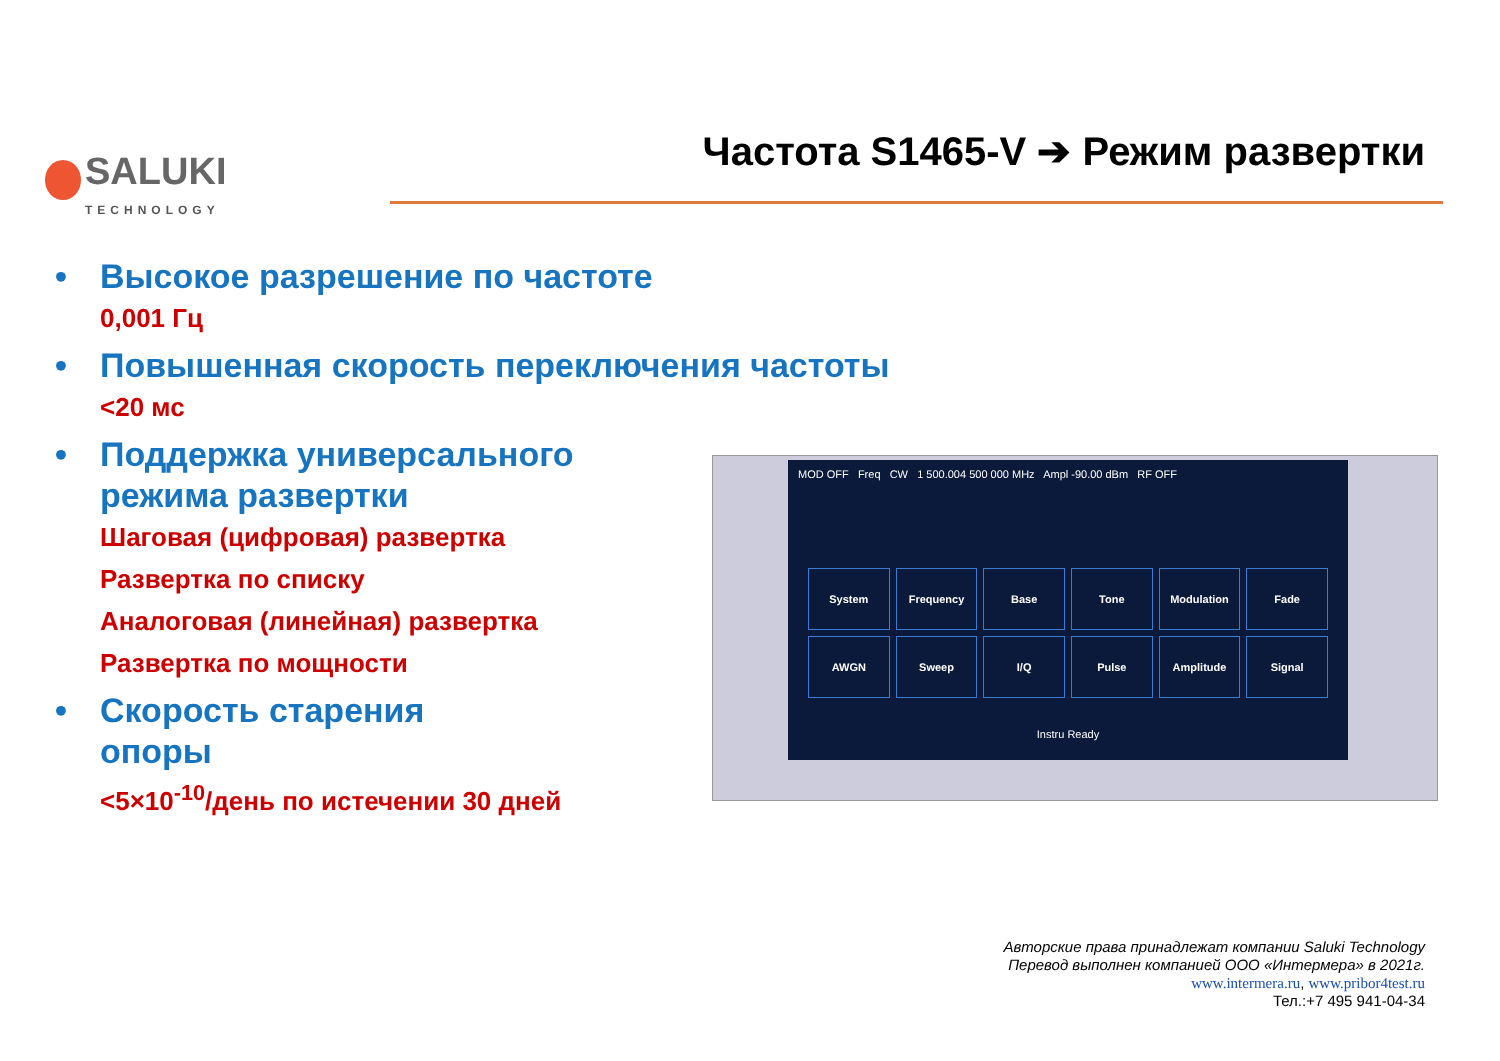SALUKI
TECHNOLOGY
Частота S1465-V ➔ Режим развертки
• Высокое разрешение по частоте
0,001 Гц
• Повышенная скорость переключения частоты
<20 мс
• Поддержка универсального режима развертки
Шаговая (цифровая) развертка
Развертка по списку
Аналоговая (линейная) развертка
Развертка по мощности
• Скорость старения
опоры
<5×10<sup>-10</sup>/день по истечении 30 дней
MOD OFF Freq CW 1 500.004 500 000 MHz Ampl -90.00 dBm RF OFF
System
Frequency
Base
Tone
Modulation
Fade
AWGN
Sweep
I/Q
Pulse
Amplitude
Signal
Instru Ready
Авторские права принадлежат компании Saluki Technology
Перевод выполнен компанией ООО «Интермера» в 2021г.
www.intermera.ru, www.pribor4test.ru
Тел.:+7 495 941-04-34